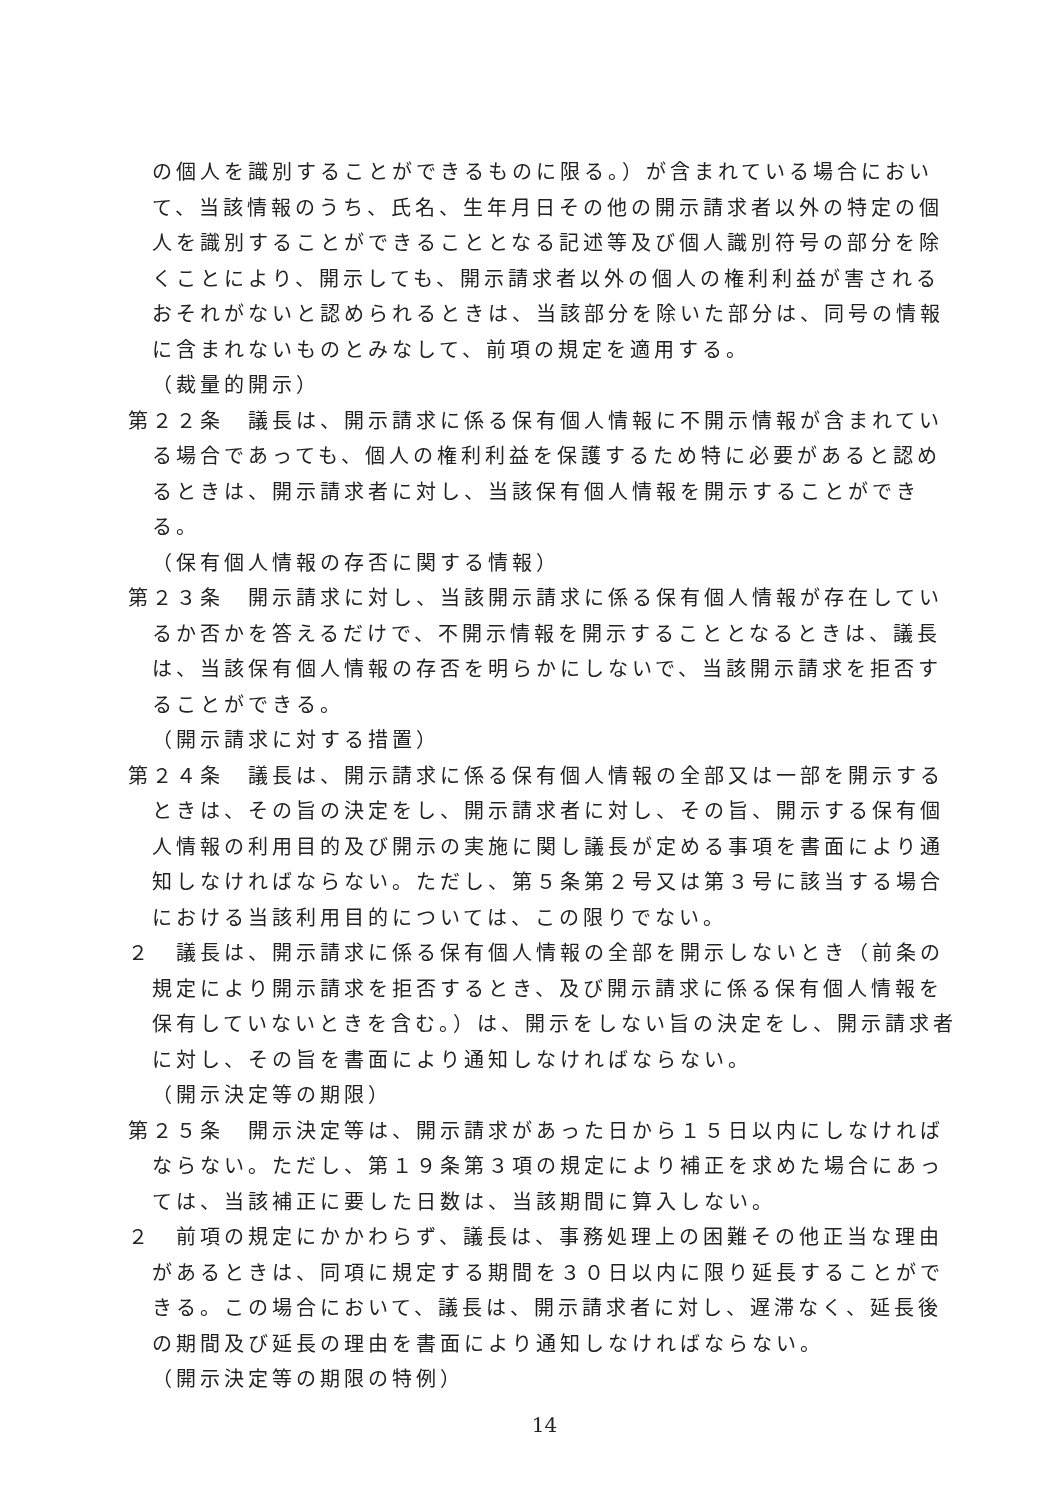の個人を識別することができるものに限る。）が含まれている場合において、当該情報のうち、氏名、生年月日その他の開示請求者以外の特定の個人を識別することができることとなる記述等及び個人識別符号の部分を除くことにより、開示しても、開示請求者以外の個人の権利利益が害されるおそれがないと認められるときは、当該部分を除いた部分は、同号の情報に含まれないものとみなして、前項の規定を適用する。
（裁量的開示）
第２２条　議長は、開示請求に係る保有個人情報に不開示情報が含まれている場合であっても、個人の権利利益を保護するため特に必要があると認めるときは、開示請求者に対し、当該保有個人情報を開示することができる。
（保有個人情報の存否に関する情報）
第２３条　開示請求に対し、当該開示請求に係る保有個人情報が存在しているか否かを答えるだけで、不開示情報を開示することとなるときは、議長は、当該保有個人情報の存否を明らかにしないで、当該開示請求を拒否することができる。
（開示請求に対する措置）
第２４条　議長は、開示請求に係る保有個人情報の全部又は一部を開示するときは、その旨の決定をし、開示請求者に対し、その旨、開示する保有個人情報の利用目的及び開示の実施に関し議長が定める事項を書面により通知しなければならない。ただし、第５条第２号又は第３号に該当する場合における当該利用目的については、この限りでない。
２　議長は、開示請求に係る保有個人情報の全部を開示しないとき（前条の規定により開示請求を拒否するとき、及び開示請求に係る保有個人情報を保有していないときを含む。）は、開示をしない旨の決定をし、開示請求者に対し、その旨を書面により通知しなければならない。
（開示決定等の期限）
第２５条　開示決定等は、開示請求があった日から１５日以内にしなければならない。ただし、第１９条第３項の規定により補正を求めた場合にあっては、当該補正に要した日数は、当該期間に算入しない。
２　前項の規定にかかわらず、議長は、事務処理上の困難その他正当な理由があるときは、同項に規定する期間を３０日以内に限り延長することができる。この場合において、議長は、開示請求者に対し、遅滞なく、延長後の期間及び延長の理由を書面により通知しなければならない。
（開示決定等の期限の特例）
14